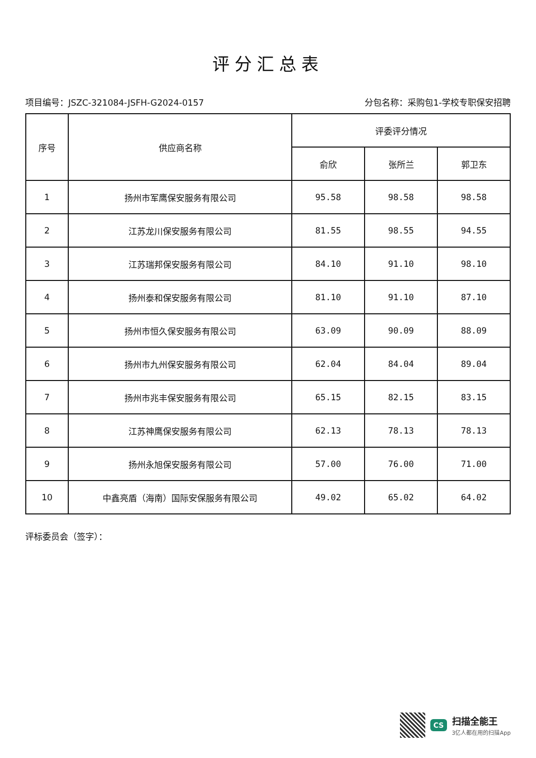评分汇总表
项目编号：JSZC-321084-JSFH-G2024-0157 分包名称：采购包1-学校专职保安招聘
| 序号 | 供应商名称 | 评委评分情况 | | |
| --- | --- | --- | --- | --- |
| | | 俞欣 | 张所兰 | 郭卫东 |
| 1 | 扬州市军鹰保安服务有限公司 | 95.58 | 98.58 | 98.58 |
| 2 | 江苏龙川保安服务有限公司 | 81.55 | 98.55 | 94.55 |
| 3 | 江苏瑞邦保安服务有限公司 | 84.10 | 91.10 | 98.10 |
| 4 | 扬州泰和保安服务有限公司 | 81.10 | 91.10 | 87.10 |
| 5 | 扬州市恒久保安服务有限公司 | 63.09 | 90.09 | 88.09 |
| 6 | 扬州市九州保安服务有限公司 | 62.04 | 84.04 | 89.04 |
| 7 | 扬州市兆丰保安服务有限公司 | 65.15 | 82.15 | 83.15 |
| 8 | 江苏神鹰保安服务有限公司 | 62.13 | 78.13 | 78.13 |
| 9 | 扬州永旭保安服务有限公司 | 57.00 | 76.00 | 71.00 |
| 10 | 中鑫亮盾（海南）国际安保服务有限公司 | 49.02 | 65.02 | 64.02 |
评标委员会（签字）：
CS
扫描全能王
3亿人都在用的扫描App